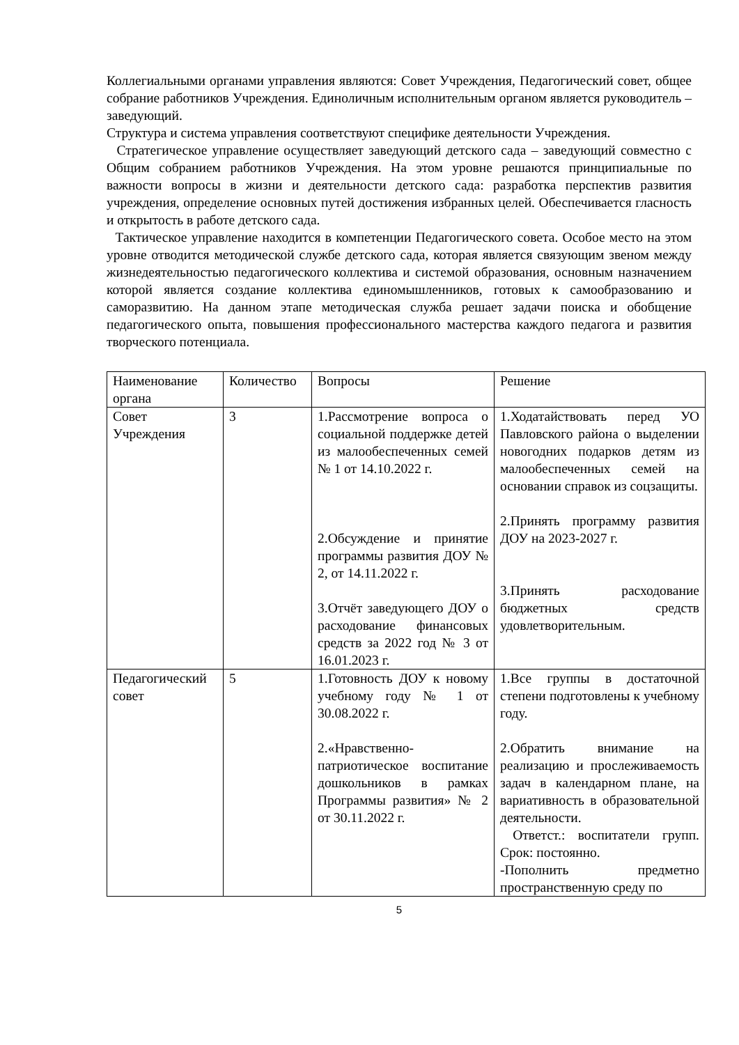Коллегиальными органами управления являются: Совет Учреждения, Педагогический совет, общее собрание работников Учреждения. Единоличным исполнительным органом является руководитель – заведующий.
Структура и система управления соответствуют специфике деятельности Учреждения.
Стратегическое управление осуществляет заведующий детского сада – заведующий совместно с Общим собранием работников Учреждения. На этом уровне решаются принципиальные по важности вопросы в жизни и деятельности детского сада: разработка перспектив развития учреждения, определение основных путей достижения избранных целей. Обеспечивается гласность и открытость в работе детского сада.
Тактическое управление находится в компетенции Педагогического совета. Особое место на этом уровне отводится методической службе детского сада, которая является связующим звеном между жизнедеятельностью педагогического коллектива и системой образования, основным назначением которой является создание коллектива единомышленников, готовых к самообразованию и саморазвитию. На данном этапе методическая служба решает задачи поиска и обобщение педагогического опыта, повышения профессионального мастерства каждого педагога и развития творческого потенциала.
| Наименование органа | Количество | Вопросы | Решение |
| Совет Учреждения | 3 | 1.Рассмотрение вопроса о социальной поддержке детей из малообеспеченных семей № 1 от 14.10.2022 г. 2.Обсуждение и принятие программы развития ДОУ № 2, от 14.11.2022 г. 3.Отчёт заведующего ДОУ о расходование финансовых средств за 2022 год № 3 от 16.01.2023 г. | 1.Ходатайствовать перед УО Павловского района о выделении новогодних подарков детям из малообеспеченных семей на основании справок из соцзащиты. 2.Принять программу развития ДОУ на 2023-2027 г. 3.Принять расходование бюджетных средств удовлетворительным. |
| Педагогический совет | 5 | 1.Готовность ДОУ к новому учебному году № 1 от 30.08.2022 г. 2.«Нравственно-патриотическое воспитание дошкольников в рамках Программы развития» № 2 от 30.11.2022 г. | 1.Все группы в достаточной степени подготовлены к учебному году. 2.Обратить внимание на реализацию и прослеживаемость задач в календарном плане, на вариативность в образовательной деятельности. Ответст.: воспитатели групп. Срок: постоянно. -Пополнить предметно пространственную среду по |
5